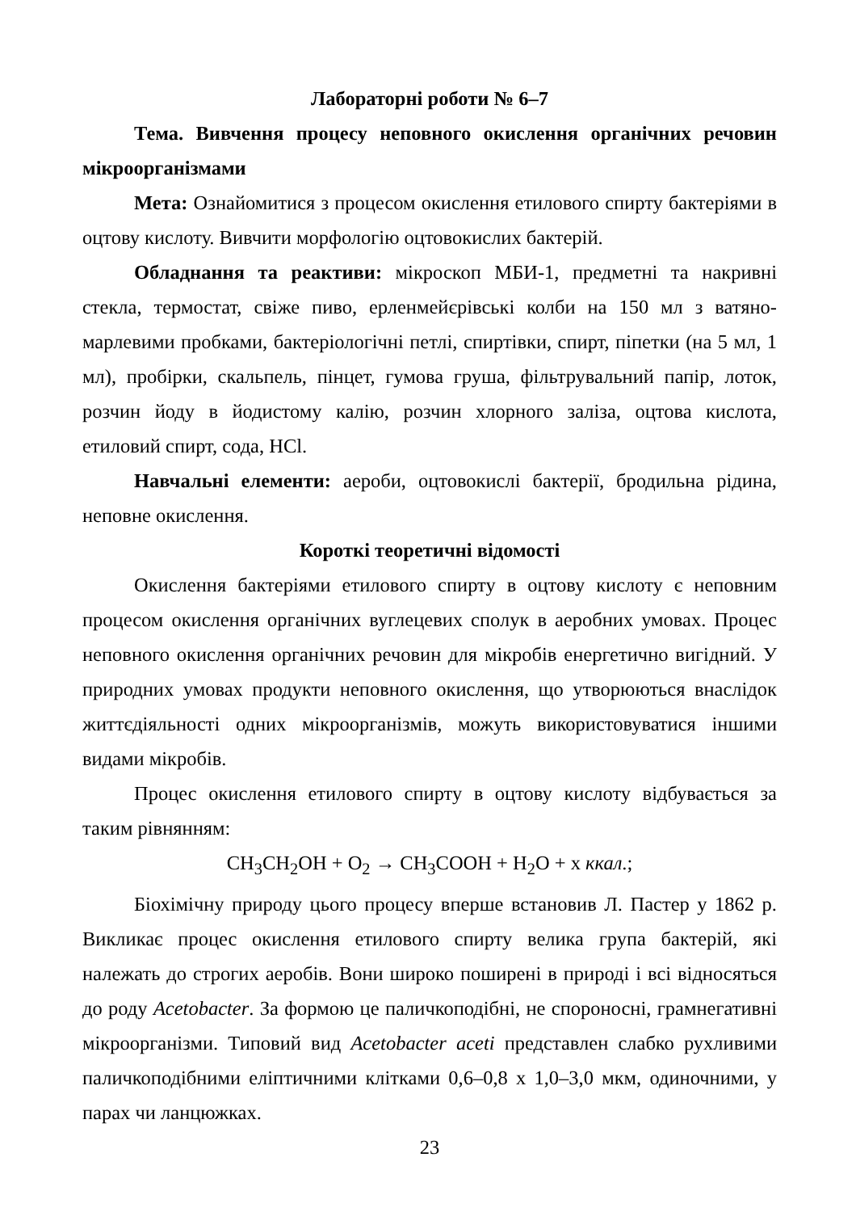Лабораторні роботи № 6–7
Тема. Вивчення процесу неповного окислення органічних речовин мікроорганізмами
Мета: Ознайомитися з процесом окислення етилового спирту бактеріями в оцтову кислоту. Вивчити морфологію оцтовокислих бактерій.
Обладнання та реактиви: мікроскоп МБИ-1, предметні та накривні стекла, термостат, свіже пиво, ерленмейєрівські колби на 150 мл з ватяно-марлевими пробками, бактеріологічні петлі, спиртівки, спирт, піпетки (на 5 мл, 1 мл), пробірки, скальпель, пінцет, гумова груша, фільтрувальний папір, лоток, розчин йоду в йодистому калію, розчин хлорного заліза, оцтова кислота, етиловий спирт, сода, HCl.
Навчальні елементи: аероби, оцтовокислі бактерії, бродильна рідина, неповне окислення.
Короткі теоретичні відомості
Окислення бактеріями етилового спирту в оцтову кислоту є неповним процесом окислення органічних вуглецевих сполук в аеробних умовах. Процес неповного окислення органічних речовин для мікробів енергетично вигідний. У природних умовах продукти неповного окислення, що утворюються внаслідок життєдіяльності одних мікроорганізмів, можуть використовуватися іншими видами мікробів.
Процес окислення етилового спирту в оцтову кислоту відбувається за таким рівнянням:
CH<sub>3</sub>CH<sub>2</sub>OH + O<sub>2</sub> → CH<sub>3</sub>COOH + H<sub>2</sub>O + x ккал.;
Біохімічну природу цього процесу вперше встановив Л. Пастер у 1862 р. Викликає процес окислення етилового спирту велика група бактерій, які належать до строгих аеробів. Вони широко поширені в природі і всі відносяться до роду Acetobacter. За формою це паличкоподібні, не спороносні, грамнегативні мікроорганізми. Типовий вид Acetobacter aceti представлен слабко рухливими паличкоподібними еліптичними клітками 0,6–0,8 x 1,0–3,0 мкм, одиночними, у парах чи ланцюжках.
23